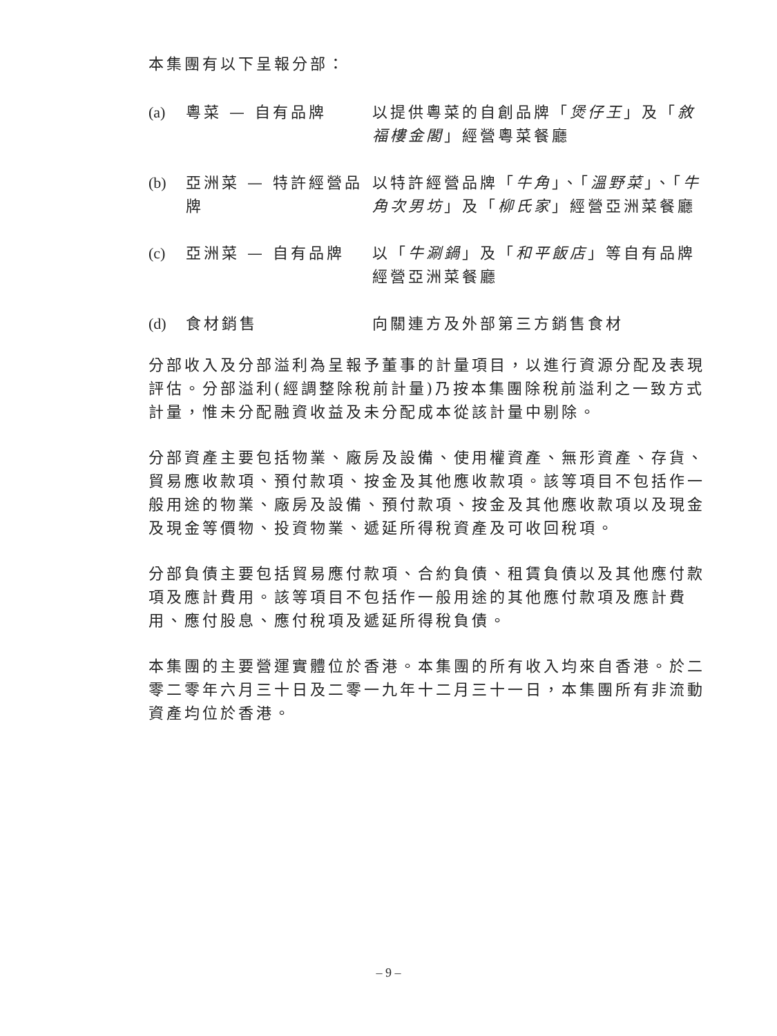本集團有以下呈報分部：
| (a) | 粵菜 — 自有品牌 | 以提供粵菜的自創品牌「 煲仔王 」及「 敘福樓金閣 」經營粵菜餐廳 |
| (b) | 亞洲菜 — 特許經營品牌 | 以特許經營品牌「 牛角 」、「 溫野菜 」、「 牛角次男坊 」及「 柳氏家 」經營亞洲菜餐廳 |
| (c) | 亞洲菜 — 自有品牌 | 以「 牛涮鍋 」及「 和平飯店 」等自有品牌經營亞洲菜餐廳 |
| (d) | 食材銷售 | 向關連方及外部第三方銷售食材 |
分部收入及分部溢利為呈報予董事的計量項目，以進行資源分配及表現評估。分部溢利(經調整除稅前計量)乃按本集團除稅前溢利之一致方式計量，惟未分配融資收益及未分配成本從該計量中剔除。
分部資產主要包括物業、廠房及設備、使用權資產、無形資產、存貨、貿易應收款項、預付款項、按金及其他應收款項。該等項目不包括作一般用途的物業、廠房及設備、預付款項、按金及其他應收款項以及現金及現金等價物、投資物業、遞延所得稅資產及可收回稅項。
分部負債主要包括貿易應付款項、合約負債、租賃負債以及其他應付款項及應計費用。該等項目不包括作一般用途的其他應付款項及應計費用、應付股息、應付稅項及遞延所得稅負債。
本集團的主要營運實體位於香港。本集團的所有收入均來自香港。於二零二零年六月三十日及二零一九年十二月三十一日，本集團所有非流動資產均位於香港。
– 9 –